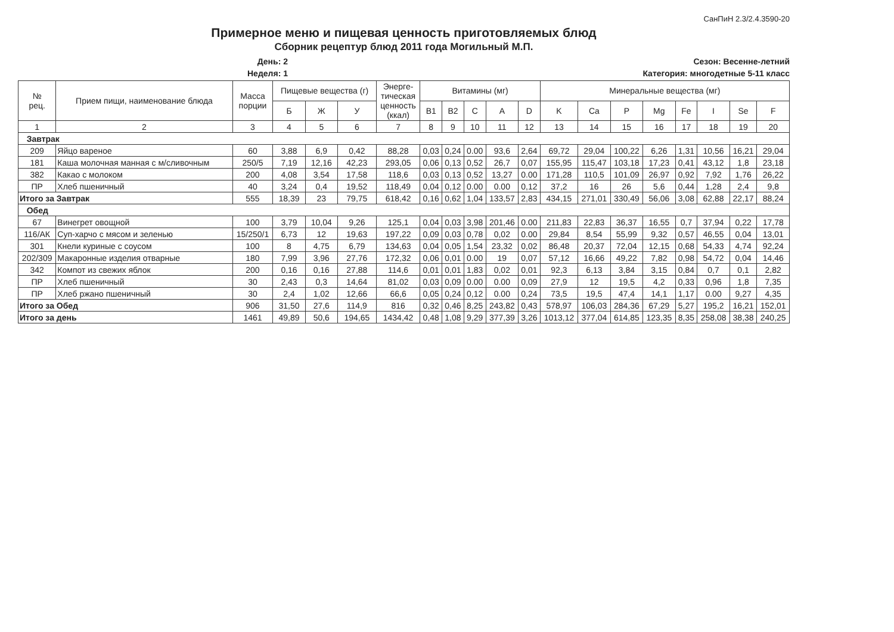СанПиН 2.3/2.4.3590-20
Примерное меню и пищевая ценность приготовляемых блюд
Сборник рецептур блюд 2011 года Могильный М.П.
День: 2
Неделя: 1
Сезон: Весенне-летний
Категория: многодетные 5-11 класс
| № рец. | Прием пищи, наименование блюда | Масса порции | Пищевые вещества (г) | | | Энерге- тическая ценность (ккал) | Витамины (мг) | | | | | Минеральные вещества (мг) | | | | | | | |
| --- | --- | --- | --- | --- | --- | --- | --- | --- | --- | --- | --- | --- | --- | --- | --- | --- | --- | --- | --- |
| | | | Б | Ж | У | | B1 | B2 | C | A | D | K | Ca | P | Mg | Fe | I | Se | F |
| 1 | 2 | 3 | 4 | 5 | 6 | 7 | 8 | 9 | 10 | 11 | 12 | 13 | 14 | 15 | 16 | 17 | 18 | 19 | 20 |
| Завтрак | | | | | | | | | | | | | | | | | | | |
| 209 | Яйцо вареное | 60 | 3,88 | 6,9 | 0,42 | 88,28 | 0,03 | 0,24 | 0.00 | 93,6 | 2,64 | 69,72 | 29,04 | 100,22 | 6,26 | 1,31 | 10,56 | 16,21 | 29,04 |
| 181 | Каша молочная манная с м/сливочным | 250/5 | 7,19 | 12,16 | 42,23 | 293,05 | 0,06 | 0,13 | 0,52 | 26,7 | 0,07 | 155,95 | 115,47 | 103,18 | 17,23 | 0,41 | 43,12 | 1,8 | 23,18 |
| 382 | Какао с молоком | 200 | 4,08 | 3,54 | 17,58 | 118,6 | 0,03 | 0,13 | 0,52 | 13,27 | 0.00 | 171,28 | 110,5 | 101,09 | 26,97 | 0,92 | 7,92 | 1,76 | 26,22 |
| ПР | Хлеб пшеничный | 40 | 3,24 | 0,4 | 19,52 | 118,49 | 0,04 | 0,12 | 0.00 | 0.00 | 0,12 | 37,2 | 16 | 26 | 5,6 | 0,44 | 1,28 | 2,4 | 9,8 |
| Итого за Завтрак | | 555 | 18,39 | 23 | 79,75 | 618,42 | 0,16 | 0,62 | 1,04 | 133,57 | 2,83 | 434,15 | 271,01 | 330,49 | 56,06 | 3,08 | 62,88 | 22,17 | 88,24 |
| Обед | | | | | | | | | | | | | | | | | | | |
| 67 | Винегрет овощной | 100 | 3,79 | 10,04 | 9,26 | 125,1 | 0,04 | 0,03 | 3,98 | 201,46 | 0.00 | 211,83 | 22,83 | 36,37 | 16,55 | 0,7 | 37,94 | 0,22 | 17,78 |
| 116/АК | Суп-харчо с мясом и зеленью | 15/250/1 | 6,73 | 12 | 19,63 | 197,22 | 0,09 | 0,03 | 0,78 | 0,02 | 0.00 | 29,84 | 8,54 | 55,99 | 9,32 | 0,57 | 46,55 | 0,04 | 13,01 |
| 301 | Кнели куриные с соусом | 100 | 8 | 4,75 | 6,79 | 134,63 | 0,04 | 0,05 | 1,54 | 23,32 | 0,02 | 86,48 | 20,37 | 72,04 | 12,15 | 0,68 | 54,33 | 4,74 | 92,24 |
| 202/309 | Макаронные изделия отварные | 180 | 7,99 | 3,96 | 27,76 | 172,32 | 0,06 | 0,01 | 0.00 | 19 | 0,07 | 57,12 | 16,66 | 49,22 | 7,82 | 0,98 | 54,72 | 0,04 | 14,46 |
| 342 | Компот из свежих яблок | 200 | 0,16 | 0,16 | 27,88 | 114,6 | 0,01 | 0,01 | 1,83 | 0,02 | 0,01 | 92,3 | 6,13 | 3,84 | 3,15 | 0,84 | 0,7 | 0,1 | 2,82 |
| ПР | Хлеб пшеничный | 30 | 2,43 | 0,3 | 14,64 | 81,02 | 0,03 | 0,09 | 0.00 | 0.00 | 0,09 | 27,9 | 12 | 19,5 | 4,2 | 0,33 | 0,96 | 1,8 | 7,35 |
| ПР | Хлеб ржано пшеничный | 30 | 2,4 | 1,02 | 12,66 | 66,6 | 0,05 | 0,24 | 0,12 | 0.00 | 0,24 | 73,5 | 19,5 | 47,4 | 14,1 | 1,17 | 0.00 | 9,27 | 4,35 |
| Итого за Обед | | 906 | 31,50 | 27,6 | 114,9 | 816 | 0,32 | 0,46 | 8,25 | 243,82 | 0,43 | 578,97 | 106,03 | 284,36 | 67,29 | 5,27 | 195,2 | 16,21 | 152,01 |
| Итого за день | | 1461 | 49,89 | 50,6 | 194,65 | 1434,42 | 0,48 | 1,08 | 9,29 | 377,39 | 3,26 | 1013,12 | 377,04 | 614,85 | 123,35 | 8,35 | 258,08 | 38,38 | 240,25 |